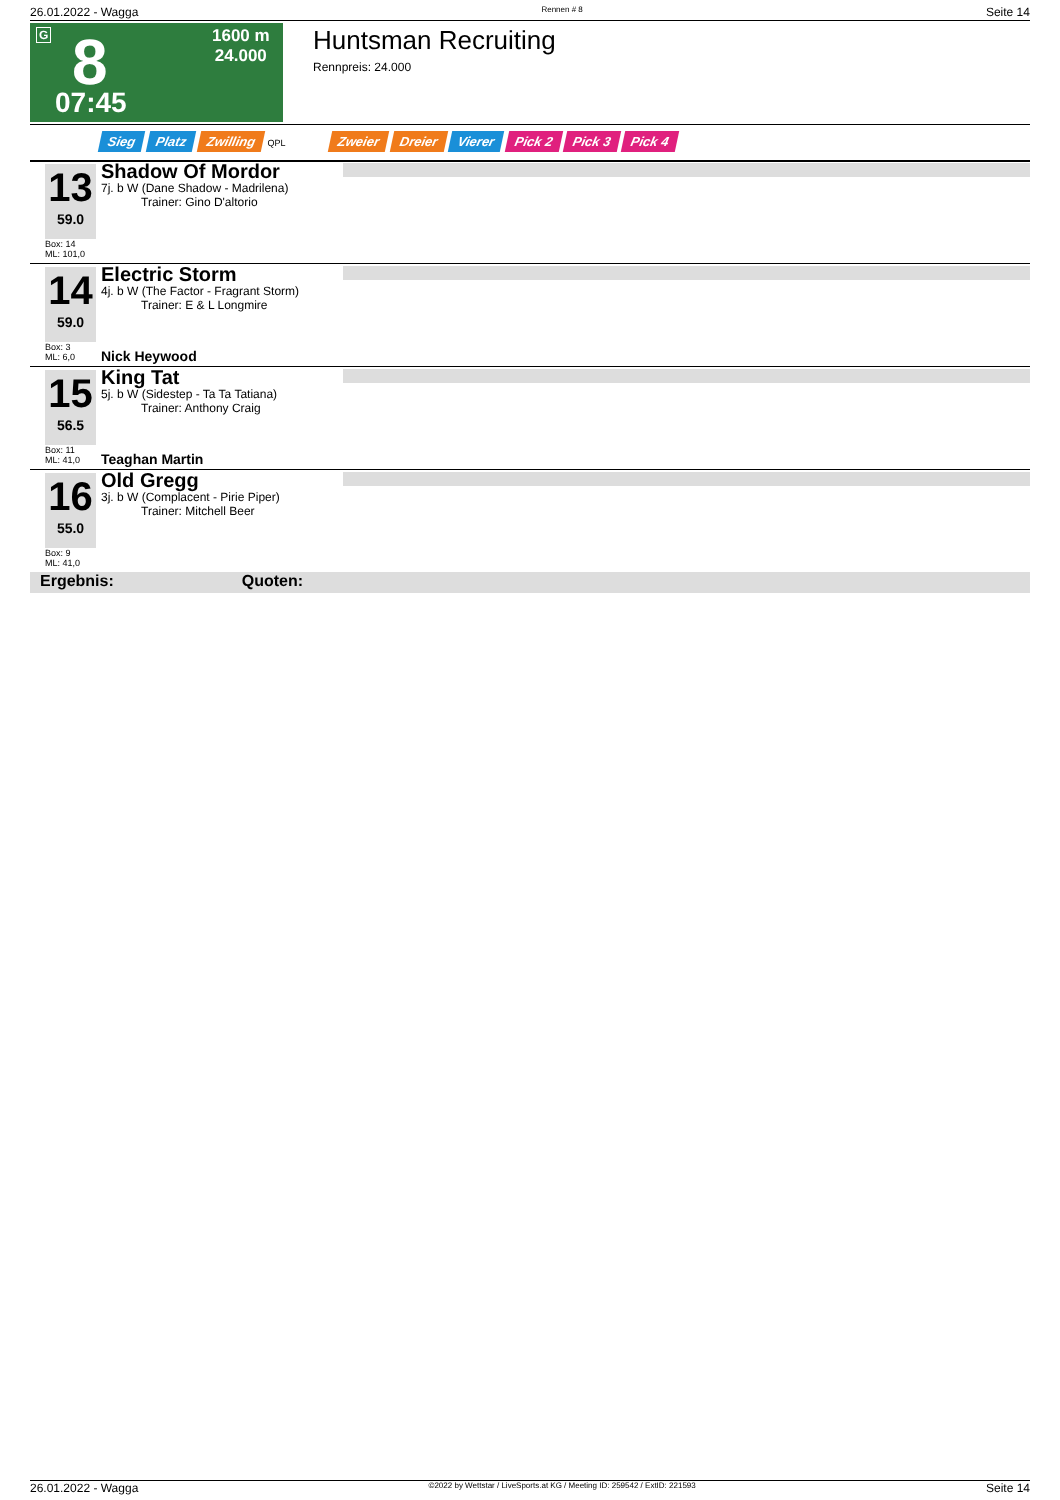26.01.2022 - Wagga Rennen # 8 Seite 14
G 8
07:45
1600 m
24.000
Huntsman Recruiting
Rennpreis: 24.000
Sieg Platz Zwilling QPL Zweier Dreier Vierer Pick 2 Pick 3 Pick 4
13
59.0
Shadow Of Mordor
7j. b W (Dane Shadow - Madrilena)
Trainer: Gino D'altorio
Box: 14
ML: 101,0
14
59.0
Electric Storm
4j. b W (The Factor - Fragrant Storm)
Trainer: E & L Longmire
Box: 3
ML: 6,0
Nick Heywood
15
56.5
King Tat
5j. b W (Sidestep - Ta Ta Tatiana)
Trainer: Anthony Craig
Box: 11
ML: 41,0
Teaghan Martin
16
55.0
Old Gregg
3j. b W (Complacent - Pirie Piper)
Trainer: Mitchell Beer
Box: 9
ML: 41,0
Ergebnis: Quoten:
26.01.2022 - Wagga ©2022 by Wettstar / LiveSports.at KG / Meeting ID: 259542 / ExtID: 221593 Seite 14